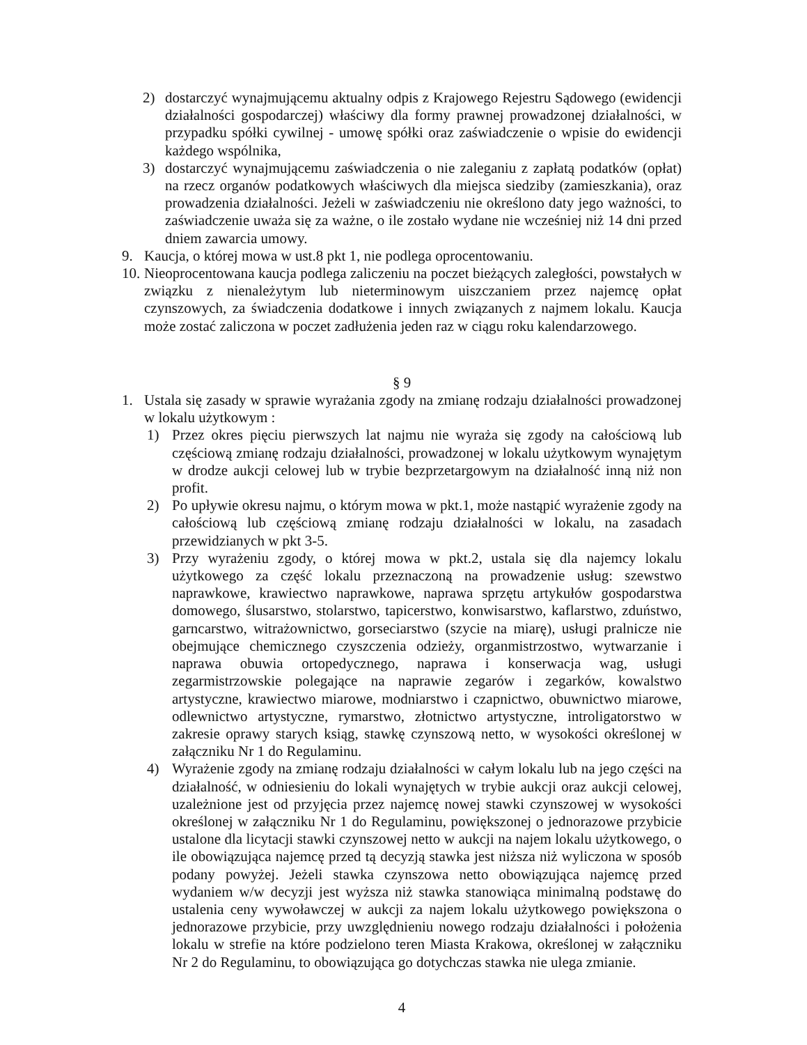2) dostarczyć wynajmującemu aktualny odpis z Krajowego Rejestru Sądowego (ewidencji działalności gospodarczej) właściwy dla formy prawnej prowadzonej działalności, w przypadku spółki cywilnej - umowę spółki oraz zaświadczenie o wpisie do ewidencji każdego wspólnika,
3) dostarczyć wynajmującemu zaświadczenia o nie zaleganiu z zapłatą podatków (opłat) na rzecz organów podatkowych właściwych dla miejsca siedziby (zamieszkania), oraz prowadzenia działalności. Jeżeli w zaświadczeniu nie określono daty jego ważności, to zaświadczenie uważa się za ważne, o ile zostało wydane nie wcześniej niż 14 dni przed dniem zawarcia umowy.
9. Kaucja, o której mowa w ust.8 pkt 1, nie podlega oprocentowaniu.
10.
Nieoprocentowana kaucja podlega zaliczeniu na poczet bieżących zaległości, powstałych w związku z nienależytym lub nieterminowym uiszczaniem przez najemcę opłat czynszowych, za świadczenia dodatkowe i innych związanych z najmem lokalu. Kaucja może zostać zaliczona w poczet zadłużenia jeden raz w ciągu roku kalendarzowego.
§ 9
1. Ustala się zasady w sprawie wyrażania zgody na zmianę rodzaju działalności prowadzonej w lokalu użytkowym :
1) Przez okres pięciu pierwszych lat najmu nie wyraża się zgody na całościową lub częściową zmianę rodzaju działalności, prowadzonej w lokalu użytkowym wynajętym w drodze aukcji celowej lub w trybie bezprzetargowym na działalność inną niż non profit.
2) Po upływie okresu najmu, o którym mowa w pkt.1, może nastąpić wyrażenie zgody na całościową lub częściową zmianę rodzaju działalności w lokalu, na zasadach przewidzianych w pkt 3-5.
3) Przy wyrażeniu zgody, o której mowa w pkt.2, ustala się dla najemcy lokalu użytkowego za część lokalu przeznaczoną na prowadzenie usług: szewstwo naprawkowe, krawiectwo naprawkowe, naprawa sprzętu artykułów gospodarstwa domowego, ślusarstwo, stolarstwo, tapicerstwo, konwisarstwo, kaflarstwo, zduństwo, garncarstwo, witrażownictwo, gorseciarstwo (szycie na miarę), usługi pralnicze nie obejmujące chemicznego czyszczenia odzieży, organmistrzostwo, wytwarzanie i naprawa obuwia ortopedycznego, naprawa i konserwacja wag, usługi zegarmistrzowskie polegające na naprawie zegarów i zegarków, kowalstwo artystyczne, krawiectwo miarowe, modniarstwo i czapnictwo, obuwnictwo miarowe, odlewnictwo artystyczne, rymarstwo, złotnictwo artystyczne, introligatorstwo w zakresie oprawy starych ksiąg, stawkę czynszową netto, w wysokości określonej w załączniku Nr 1 do Regulaminu.
4) Wyrażenie zgody na zmianę rodzaju działalności w całym lokalu lub na jego części na działalność, w odniesieniu do lokali wynajętych w trybie aukcji oraz aukcji celowej, uzależnione jest od przyjęcia przez najemcę nowej stawki czynszowej w wysokości określonej w załączniku Nr 1 do Regulaminu, powiększonej o jednorazowe przybicie ustalone dla licytacji stawki czynszowej netto w aukcji na najem lokalu użytkowego, o ile obowiązująca najemcę przed tą decyzją stawka jest niższa niż wyliczona w sposób podany powyżej. Jeżeli stawka czynszowa netto obowiązująca najemcę przed wydaniem w/w decyzji jest wyższa niż stawka stanowiąca minimalną podstawę do ustalenia ceny wywoławczej w aukcji za najem lokalu użytkowego powiększona o jednorazowe przybicie, przy uwzględnieniu nowego rodzaju działalności i położenia lokalu w strefie na które podzielono teren Miasta Krakowa, określonej w załączniku Nr 2 do Regulaminu, to obowiązująca go dotychczas stawka nie ulega zmianie.
4